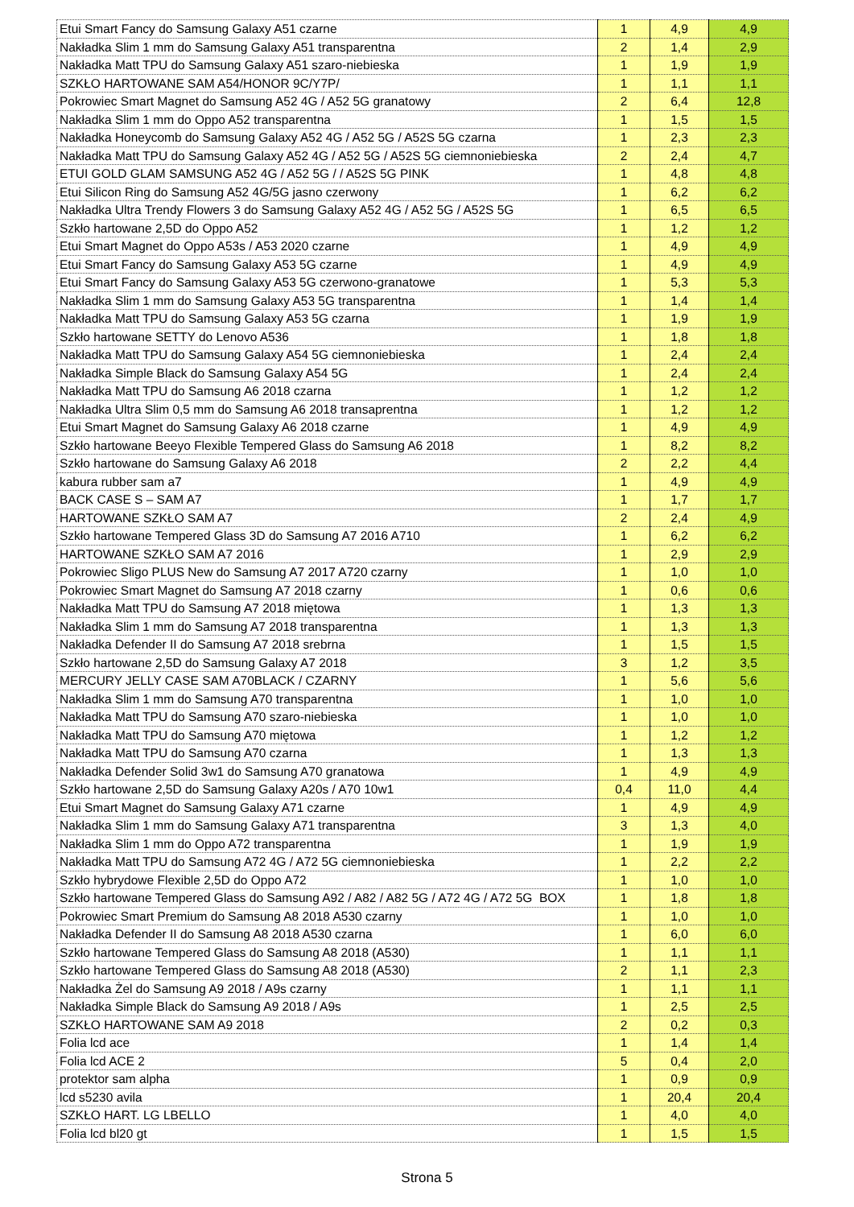| Etui Smart Fancy do Samsung Galaxy A51 czarne | 1 | 4,9 | 4,9 |
| Nakładka Slim 1 mm do Samsung Galaxy A51 transparentna | 2 | 1,4 | 2,9 |
| Nakładka Matt TPU do Samsung Galaxy A51 szaro-niebieska | 1 | 1,9 | 1,9 |
| SZKŁO HARTOWANE SAM A54/HONOR 9C/Y7P/ | 1 | 1,1 | 1,1 |
| Pokrowiec Smart Magnet do Samsung A52 4G / A52 5G granatowy | 2 | 6,4 | 12,8 |
| Nakładka Slim 1 mm do Oppo A52 transparentna | 1 | 1,5 | 1,5 |
| Nakładka Honeycomb do Samsung Galaxy A52 4G / A52 5G / A52S 5G czarna | 1 | 2,3 | 2,3 |
| Nakładka Matt TPU do Samsung Galaxy A52 4G / A52 5G / A52S 5G ciemnoniebieska | 2 | 2,4 | 4,7 |
| ETUI GOLD GLAM SAMSUNG A52 4G / A52 5G / / A52S 5G PINK | 1 | 4,8 | 4,8 |
| Etui Silicon Ring do Samsung A52 4G/5G jasno czerwony | 1 | 6,2 | 6,2 |
| Nakładka Ultra Trendy Flowers 3 do Samsung Galaxy A52 4G / A52 5G / A52S 5G | 1 | 6,5 | 6,5 |
| Szkło hartowane 2,5D do Oppo A52 | 1 | 1,2 | 1,2 |
| Etui Smart Magnet do Oppo A53s / A53 2020 czarne | 1 | 4,9 | 4,9 |
| Etui Smart Fancy do Samsung Galaxy A53 5G czarne | 1 | 4,9 | 4,9 |
| Etui Smart Fancy do Samsung Galaxy A53 5G czerwono-granatowe | 1 | 5,3 | 5,3 |
| Nakładka Slim 1 mm do Samsung Galaxy A53 5G transparentna | 1 | 1,4 | 1,4 |
| Nakładka Matt TPU do Samsung Galaxy A53 5G czarna | 1 | 1,9 | 1,9 |
| Szkło hartowane SETTY do Lenovo A536 | 1 | 1,8 | 1,8 |
| Nakładka Matt TPU do Samsung Galaxy A54 5G ciemnoniebieska | 1 | 2,4 | 2,4 |
| Nakładka Simple Black do Samsung Galaxy A54 5G | 1 | 2,4 | 2,4 |
| Nakładka Matt TPU do Samsung A6 2018 czarna | 1 | 1,2 | 1,2 |
| Nakładka Ultra Slim 0,5 mm do Samsung A6 2018 transaprentna | 1 | 1,2 | 1,2 |
| Etui Smart Magnet do Samsung Galaxy A6 2018 czarne | 1 | 4,9 | 4,9 |
| Szkło hartowane Beeyo Flexible Tempered Glass do Samsung A6 2018 | 1 | 8,2 | 8,2 |
| Szkło hartowane do Samsung Galaxy A6 2018 | 2 | 2,2 | 4,4 |
| kabura rubber sam a7 | 1 | 4,9 | 4,9 |
| BACK CASE S – SAM A7 | 1 | 1,7 | 1,7 |
| HARTOWANE SZKŁO SAM A7 | 2 | 2,4 | 4,9 |
| Szkło hartowane Tempered Glass 3D do Samsung A7 2016 A710 | 1 | 6,2 | 6,2 |
| HARTOWANE SZKŁO SAM A7 2016 | 1 | 2,9 | 2,9 |
| Pokrowiec Sligo PLUS New do Samsung A7 2017 A720 czarny | 1 | 1,0 | 1,0 |
| Pokrowiec Smart Magnet do Samsung A7 2018 czarny | 1 | 0,6 | 0,6 |
| Nakładka Matt TPU do Samsung A7 2018 miętowa | 1 | 1,3 | 1,3 |
| Nakładka Slim 1 mm do Samsung A7 2018 transparentna | 1 | 1,3 | 1,3 |
| Nakładka Defender II do Samsung A7 2018 srebrna | 1 | 1,5 | 1,5 |
| Szkło hartowane 2,5D do Samsung Galaxy A7 2018 | 3 | 1,2 | 3,5 |
| MERCURY JELLY CASE SAM A70BLACK / CZARNY | 1 | 5,6 | 5,6 |
| Nakładka Slim 1 mm do Samsung A70 transparentna | 1 | 1,0 | 1,0 |
| Nakładka Matt TPU do Samsung A70 szaro-niebieska | 1 | 1,0 | 1,0 |
| Nakładka Matt TPU do Samsung A70 miętowa | 1 | 1,2 | 1,2 |
| Nakładka Matt TPU do Samsung A70 czarna | 1 | 1,3 | 1,3 |
| Nakładka Defender Solid 3w1 do Samsung A70 granatowa | 1 | 4,9 | 4,9 |
| Szkło hartowane 2,5D do Samsung Galaxy A20s / A70 10w1 | 0,4 | 11,0 | 4,4 |
| Etui Smart Magnet do Samsung Galaxy A71 czarne | 1 | 4,9 | 4,9 |
| Nakładka Slim 1 mm do Samsung Galaxy A71 transparentna | 3 | 1,3 | 4,0 |
| Nakładka Slim 1 mm do Oppo A72 transparentna | 1 | 1,9 | 1,9 |
| Nakładka Matt TPU do Samsung A72 4G / A72 5G ciemnoniebieska | 1 | 2,2 | 2,2 |
| Szkło hybrydowe Flexible 2,5D do Oppo A72 | 1 | 1,0 | 1,0 |
| Szkło hartowane Tempered Glass do Samsung A92 / A82 / A82 5G / A72 4G / A72 5G BOX | 1 | 1,8 | 1,8 |
| Pokrowiec Smart Premium do Samsung A8 2018 A530 czarny | 1 | 1,0 | 1,0 |
| Nakładka Defender II do Samsung A8 2018 A530 czarna | 1 | 6,0 | 6,0 |
| Szkło hartowane Tempered Glass do Samsung A8 2018 (A530) | 1 | 1,1 | 1,1 |
| Szkło hartowane Tempered Glass do Samsung A8 2018 (A530) | 2 | 1,1 | 2,3 |
| Nakładka Żel do Samsung A9 2018 / A9s czarny | 1 | 1,1 | 1,1 |
| Nakładka Simple Black do Samsung A9 2018 / A9s | 1 | 2,5 | 2,5 |
| SZKŁO HARTOWANE SAM A9 2018 | 2 | 0,2 | 0,3 |
| Folia lcd ace | 1 | 1,4 | 1,4 |
| Folia lcd ACE 2 | 5 | 0,4 | 2,0 |
| protektor sam alpha | 1 | 0,9 | 0,9 |
| lcd s5230 avila | 1 | 20,4 | 20,4 |
| SZKŁO HART. LG LBELLO | 1 | 4,0 | 4,0 |
| Folia lcd bl20 gt | 1 | 1,5 | 1,5 |
Strona 5